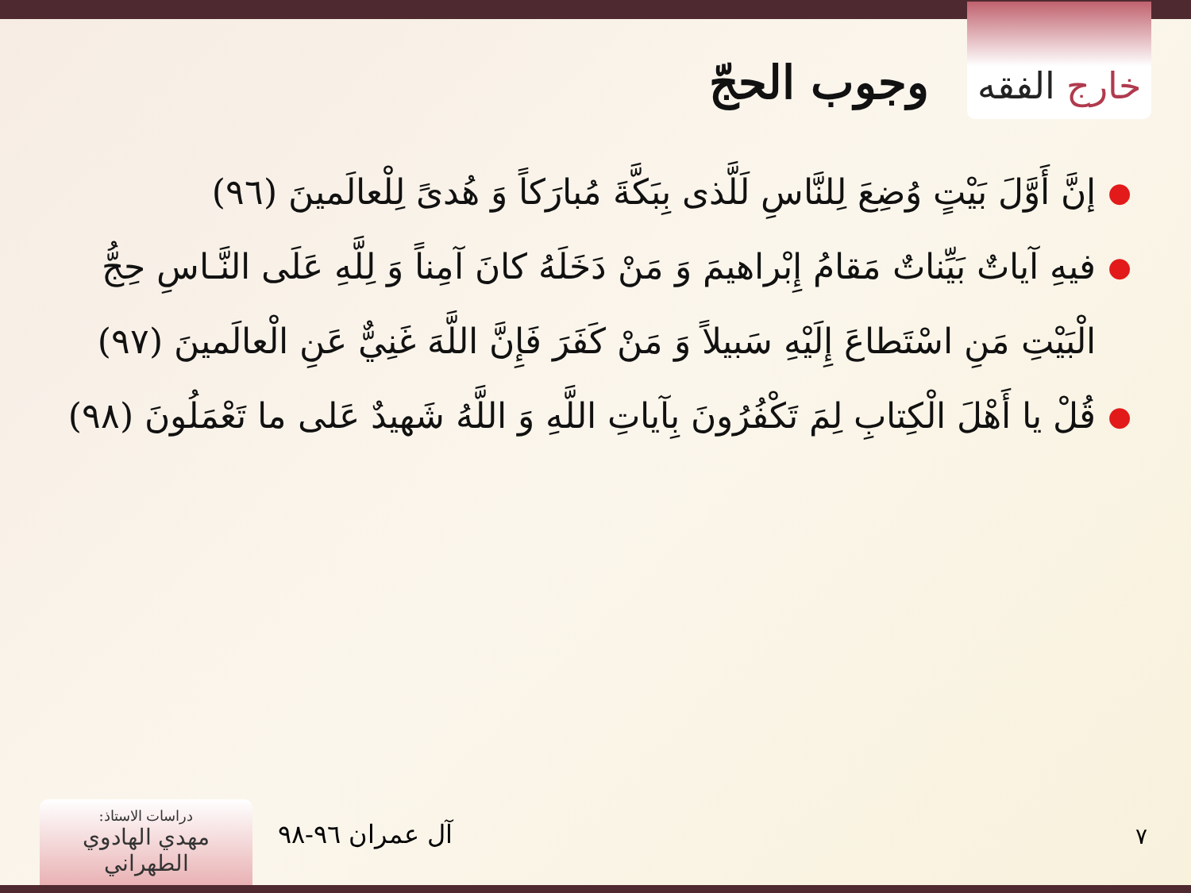خارج الفقه
وجوب الحجّ
● إنَّ أَوَّلَ بَيْتٍ وُضِعَ لِلنَّاسِ لَلَّذى بِبَكَّةَ مُبارَكاً وَ هُدىً لِلْعالَمينَ (٩٦)
● فيهِ آياتٌ بَيِّناتٌ مَقامُ إِبْراهيمَ وَ مَنْ دَخَلَهُ كانَ آمِناً وَ لِلَّهِ عَلَى النَّـاسِ حِجُّ الْبَيْتِ مَنِ اسْتَطاعَ إِلَيْهِ سَبيلاً وَ مَنْ كَفَرَ فَإِنَّ اللَّهَ غَنِيٌّ عَنِ الْعالَمينَ (٩٧)
● قُلْ يا أَهْلَ الْكِتابِ لِمَ تَكْفُرُونَ بِآياتِ اللَّهِ وَ اللَّهُ شَهيدٌ عَلى ما تَعْمَلُونَ (٩٨)
٧ آل عمران ٩٦-٩٨
دراسات الاستاذ:
مهدي الهادوي الطهراني